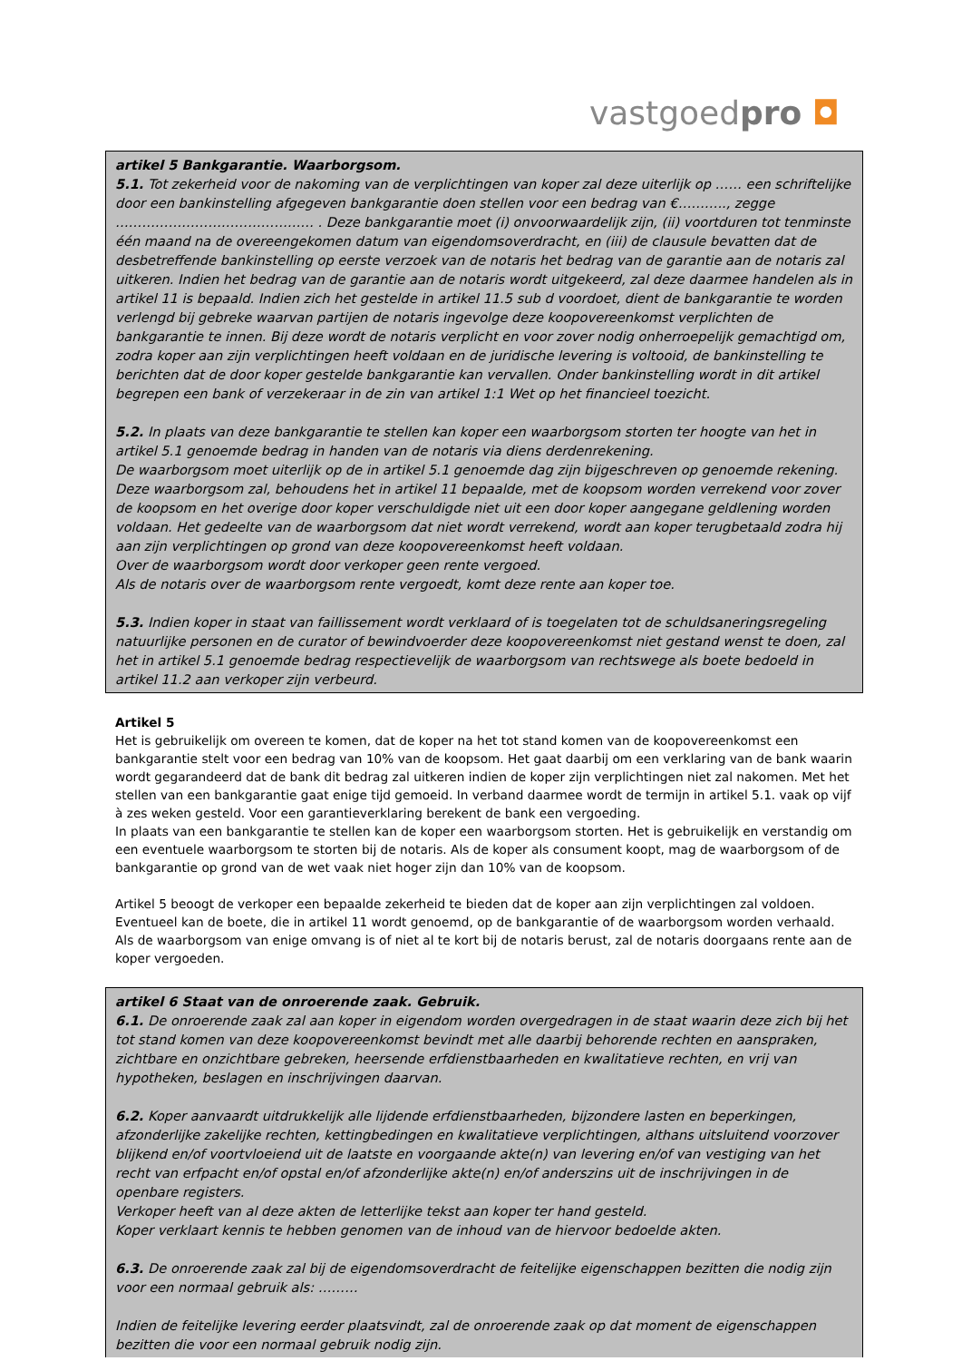vastgoedpro ◘
artikel 5 Bankgarantie. Waarborgsom.
5.1. Tot zekerheid voor de nakoming van de verplichtingen van koper zal deze uiterlijk op …… een schriftelijke door een bankinstelling afgegeven bankgarantie doen stellen voor een bedrag van €……….., zegge ……………………………………… . Deze bankgarantie moet (i) onvoorwaardelijk zijn, (ii) voortduren tot tenminste één maand na de overeengekomen datum van eigendomsoverdracht, en (iii) de clausule bevatten dat de desbetreffende bankinstelling op eerste verzoek van de notaris het bedrag van de garantie aan de notaris zal uitkeren. Indien het bedrag van de garantie aan de notaris wordt uitgekeerd, zal deze daarmee handelen als in artikel 11 is bepaald. Indien zich het gestelde in artikel 11.5 sub d voordoet, dient de bankgarantie te worden verlengd bij gebreke waarvan partijen de notaris ingevolge deze koopovereenkomst verplichten de bankgarantie te innen. Bij deze wordt de notaris verplicht en voor zover nodig onherroepelijk gemachtigd om, zodra koper aan zijn verplichtingen heeft voldaan en de juridische levering is voltooid, de bankinstelling te berichten dat de door koper gestelde bankgarantie kan vervallen. Onder bankinstelling wordt in dit artikel begrepen een bank of verzekeraar in de zin van artikel 1:1 Wet op het financieel toezicht.
5.2. In plaats van deze bankgarantie te stellen kan koper een waarborgsom storten ter hoogte van het in artikel 5.1 genoemde bedrag in handen van de notaris via diens derdenrekening.
De waarborgsom moet uiterlijk op de in artikel 5.1 genoemde dag zijn bijgeschreven op genoemde rekening.
Deze waarborgsom zal, behoudens het in artikel 11 bepaalde, met de koopsom worden verrekend voor zover de koopsom en het overige door koper verschuldigde niet uit een door koper aangegane geldlening worden voldaan. Het gedeelte van de waarborgsom dat niet wordt verrekend, wordt aan koper terugbetaald zodra hij aan zijn verplichtingen op grond van deze koopovereenkomst heeft voldaan.
Over de waarborgsom wordt door verkoper geen rente vergoed.
Als de notaris over de waarborgsom rente vergoedt, komt deze rente aan koper toe.
5.3. Indien koper in staat van faillissement wordt verklaard of is toegelaten tot de schuldsaneringsregeling natuurlijke personen en de curator of bewindvoerder deze koopovereenkomst niet gestand wenst te doen, zal het in artikel 5.1 genoemde bedrag respectievelijk de waarborgsom van rechtswege als boete bedoeld in artikel 11.2 aan verkoper zijn verbeurd.
Artikel 5
Het is gebruikelijk om overeen te komen, dat de koper na het tot stand komen van de koopovereenkomst een bankgarantie stelt voor een bedrag van 10% van de koopsom. Het gaat daarbij om een verklaring van de bank waarin wordt gegarandeerd dat de bank dit bedrag zal uitkeren indien de koper zijn verplichtingen niet zal nakomen. Met het stellen van een bankgarantie gaat enige tijd gemoeid. In verband daarmee wordt de termijn in artikel 5.1. vaak op vijf à zes weken gesteld. Voor een garantieverklaring berekent de bank een vergoeding.
In plaats van een bankgarantie te stellen kan de koper een waarborgsom storten. Het is gebruikelijk en verstandig om een eventuele waarborgsom te storten bij de notaris. Als de koper als consument koopt, mag de waarborgsom of de bankgarantie op grond van de wet vaak niet hoger zijn dan 10% van de koopsom.
Artikel 5 beoogt de verkoper een bepaalde zekerheid te bieden dat de koper aan zijn verplichtingen zal voldoen. Eventueel kan de boete, die in artikel 11 wordt genoemd, op de bankgarantie of de waarborgsom worden verhaald. Als de waarborgsom van enige omvang is of niet al te kort bij de notaris berust, zal de notaris doorgaans rente aan de koper vergoeden.
artikel 6 Staat van de onroerende zaak. Gebruik.
6.1. De onroerende zaak zal aan koper in eigendom worden overgedragen in de staat waarin deze zich bij het tot stand komen van deze koopovereenkomst bevindt met alle daarbij behorende rechten en aanspraken, zichtbare en onzichtbare gebreken, heersende erfdienstbaarheden en kwalitatieve rechten, en vrij van hypotheken, beslagen en inschrijvingen daarvan.
6.2. Koper aanvaardt uitdrukkelijk alle lijdende erfdienstbaarheden, bijzondere lasten en beperkingen, afzonderlijke zakelijke rechten, kettingbedingen en kwalitatieve verplichtingen, althans uitsluitend voorzover blijkend en/of voortvloeiend uit de laatste en voorgaande akte(n) van levering en/of van vestiging van het recht van erfpacht en/of opstal en/of afzonderlijke akte(n) en/of anderszins uit de inschrijvingen in de openbare registers.
Verkoper heeft van al deze akten de letterlijke tekst aan koper ter hand gesteld.
Koper verklaart kennis te hebben genomen van de inhoud van de hiervoor bedoelde akten.
6.3. De onroerende zaak zal bij de eigendomsoverdracht de feitelijke eigenschappen bezitten die nodig zijn voor een normaal gebruik als: ………
Indien de feitelijke levering eerder plaatsvindt, zal de onroerende zaak op dat moment de eigenschappen bezitten die voor een normaal gebruik nodig zijn.